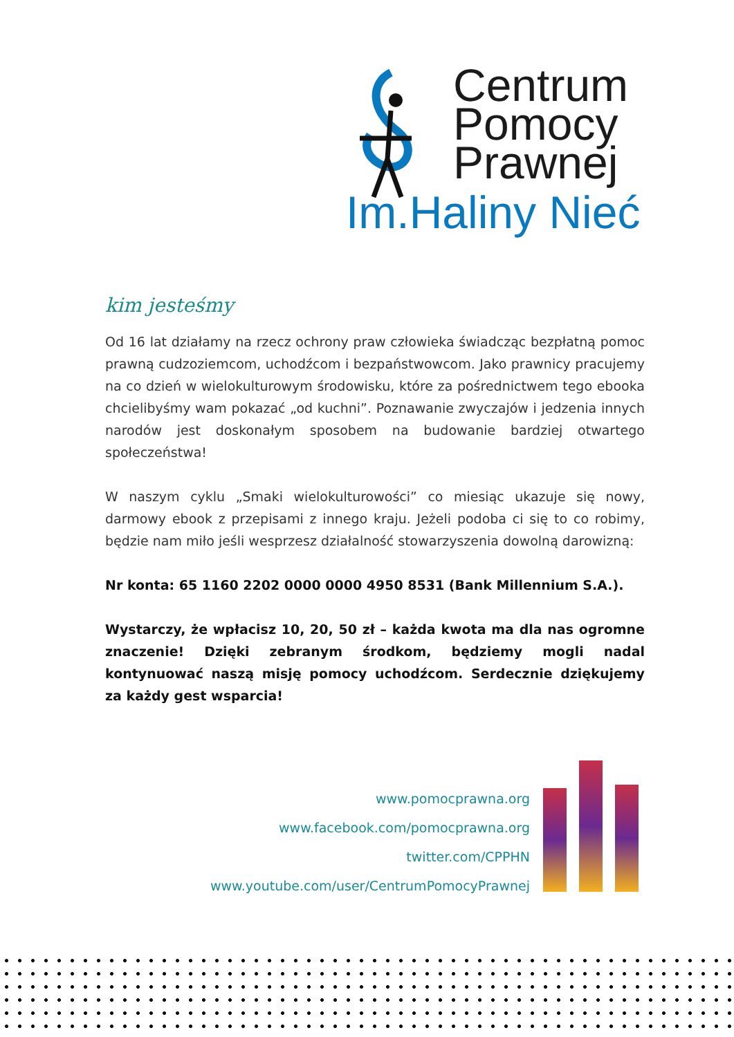Centrum
Pomocy
Prawnej
Im.Haliny Nieć
kim jesteśmy
Od 16 lat działamy na rzecz ochrony praw człowieka świadcząc bezpłatną pomoc prawną cudzoziemcom, uchodźcom i bezpaństwowcom. Jako prawnicy pracujemy na co dzień w wielokulturowym środowisku, które za pośrednictwem tego ebooka chcielibyśmy wam pokazać „od kuchni”. Poznawanie zwyczajów i jedzenia innych narodów jest doskonałym sposobem na budowanie bardziej otwartego społeczeństwa!
W naszym cyklu „Smaki wielokulturowości” co miesiąc ukazuje się nowy, darmowy ebook z przepisami z innego kraju. Jeżeli podoba ci się to co robimy, będzie nam miło jeśli wesprzesz działalność stowarzyszenia dowolną darowizną:
Nr konta: 65 1160 2202 0000 0000 4950 8531 (Bank Millennium S.A.).
Wystarczy, że wpłacisz 10, 20, 50 zł – każda kwota ma dla nas ogromne znaczenie! Dzięki zebranym środkom, będziemy mogli nadal kontynuować naszą misję pomocy uchodźcom. Serdecznie dziękujemy za każdy gest wsparcia!
www.pomocprawna.org
www.facebook.com/pomocprawna.org
twitter.com/CPPHN
www.youtube.com/user/CentrumPomocyPrawnej